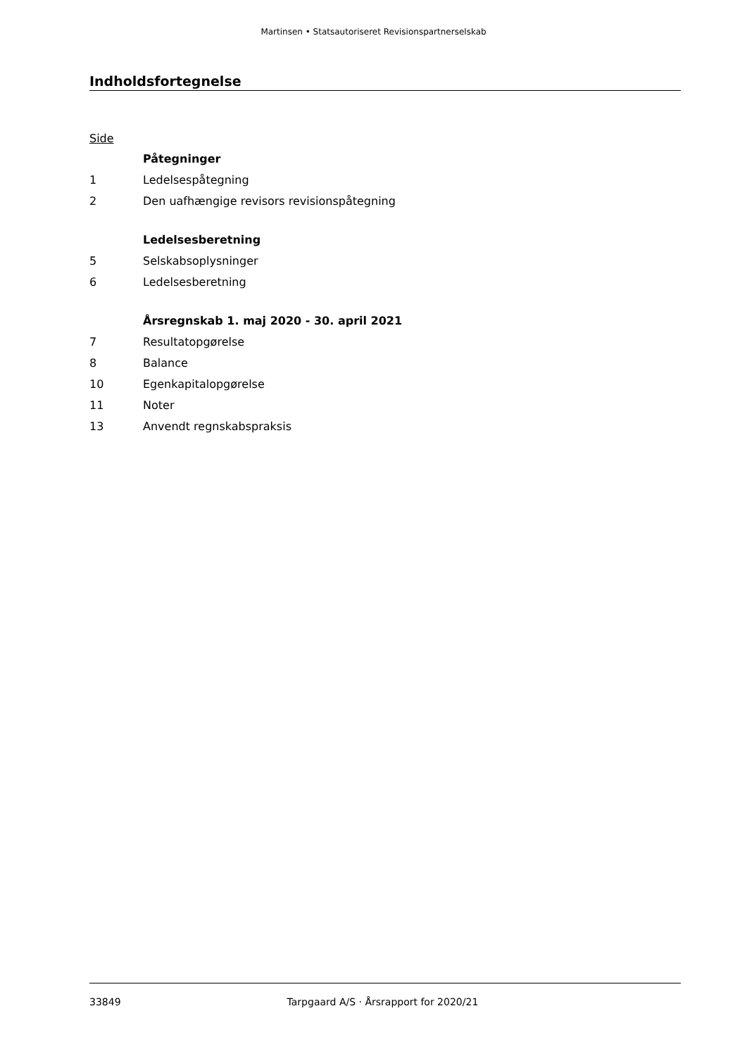Martinsen • Statsautoriseret Revisionspartnerselskab
Indholdsfortegnelse
Side
| | Påtegninger |
| 1 | Ledelsespåtegning |
| 2 | Den uafhængige revisors revisionspåtegning |
| | Ledelsesberetning |
| 5 | Selskabsoplysninger |
| 6 | Ledelsesberetning |
| | Årsregnskab 1. maj 2020 - 30. april 2021 |
| 7 | Resultatopgørelse |
| 8 | Balance |
| 10 | Egenkapitalopgørelse |
| 11 | Noter |
| 13 | Anvendt regnskabspraksis |
33849 Tarpgaard A/S · Årsrapport for 2020/21